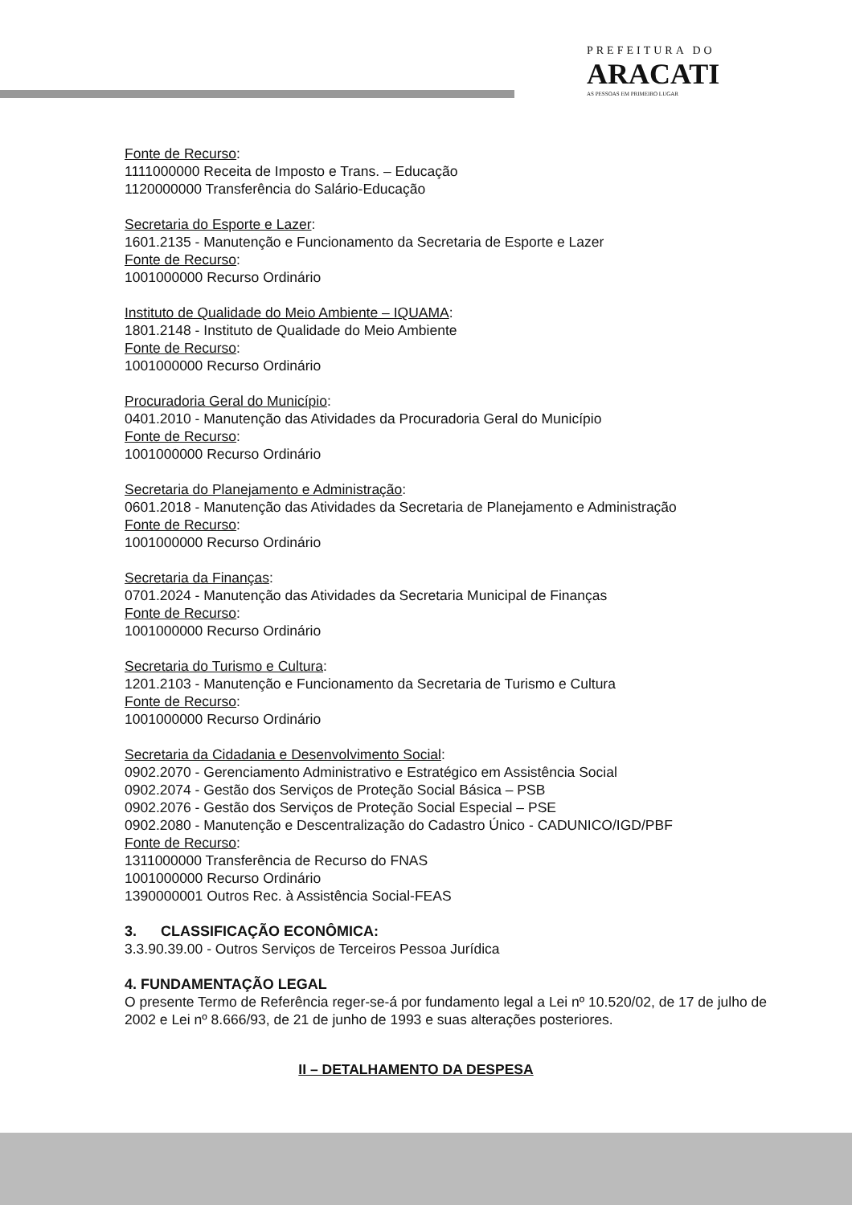PREFEITURA DO
ARACATI
AS PESSOAS EM PRIMEIRO LUGAR
Fonte de Recurso:
1111000000 Receita de Imposto e Trans. – Educação
1120000000 Transferência do Salário-Educação
Secretaria do Esporte e Lazer:
1601.2135 - Manutenção e Funcionamento da Secretaria de Esporte e Lazer
Fonte de Recurso:
1001000000 Recurso Ordinário
Instituto de Qualidade do Meio Ambiente – IQUAMA:
1801.2148 - Instituto de Qualidade do Meio Ambiente
Fonte de Recurso:
1001000000 Recurso Ordinário
Procuradoria Geral do Município:
0401.2010 - Manutenção das Atividades da Procuradoria Geral do Município
Fonte de Recurso:
1001000000 Recurso Ordinário
Secretaria do Planejamento e Administração:
0601.2018 - Manutenção das Atividades da Secretaria de Planejamento e Administração
Fonte de Recurso:
1001000000 Recurso Ordinário
Secretaria da Finanças:
0701.2024 - Manutenção das Atividades da Secretaria Municipal de Finanças
Fonte de Recurso:
1001000000 Recurso Ordinário
Secretaria do Turismo e Cultura:
1201.2103 - Manutenção e Funcionamento da Secretaria de Turismo e Cultura
Fonte de Recurso:
1001000000 Recurso Ordinário
Secretaria da Cidadania e Desenvolvimento Social:
0902.2070 - Gerenciamento Administrativo e Estratégico em Assistência Social
0902.2074 - Gestão dos Serviços de Proteção Social Básica – PSB
0902.2076 - Gestão dos Serviços de Proteção Social Especial – PSE
0902.2080 - Manutenção e Descentralização do Cadastro Único - CADUNICO/IGD/PBF
Fonte de Recurso:
1311000000 Transferência de Recurso do FNAS
1001000000 Recurso Ordinário
1390000001 Outros Rec. à Assistência Social-FEAS
3. CLASSIFICAÇÃO ECONÔMICA:
3.3.90.39.00 - Outros Serviços de Terceiros Pessoa Jurídica
4. FUNDAMENTAÇÃO LEGAL
O presente Termo de Referência reger-se-á por fundamento legal a Lei nº 10.520/02, de 17 de julho de 2002 e Lei nº 8.666/93, de 21 de junho de 1993 e suas alterações posteriores.
II – DETALHAMENTO DA DESPESA